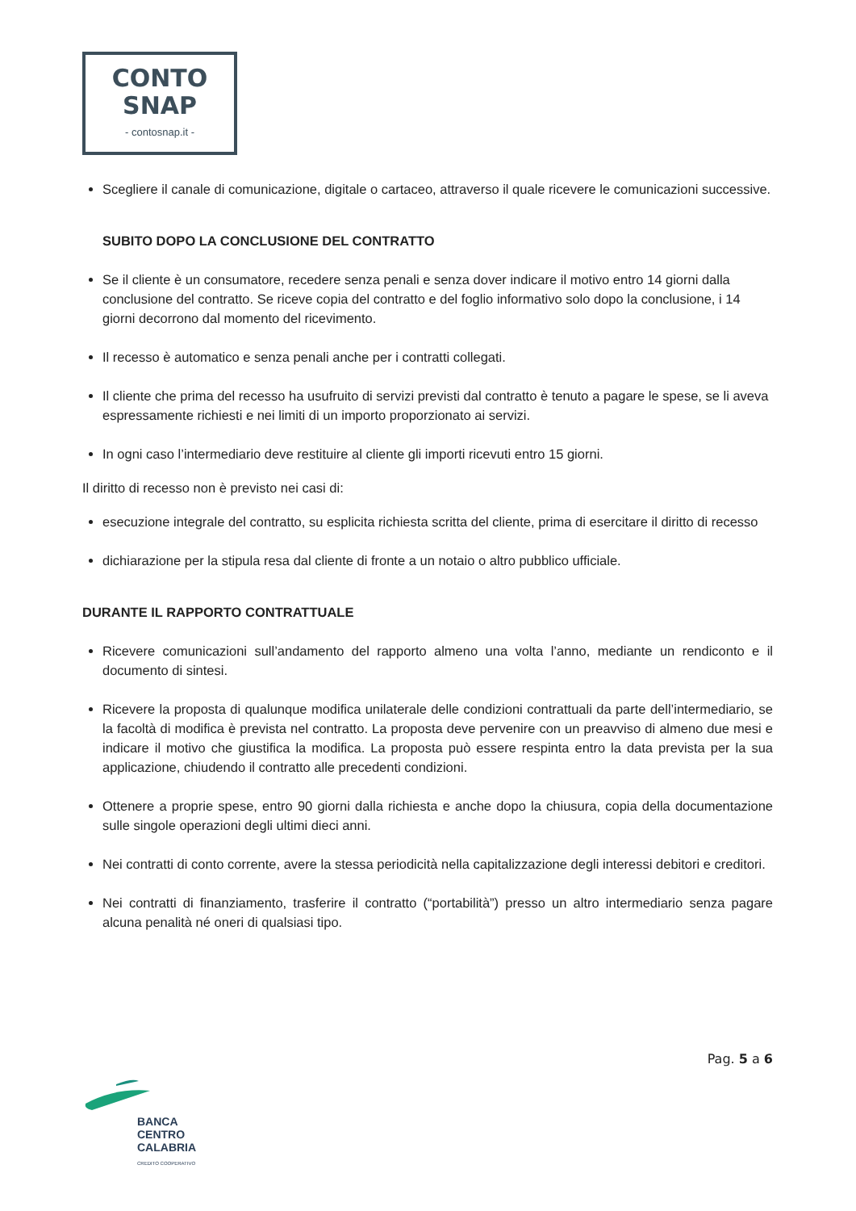CONTO
SNAP
- contosnap.it -
Scegliere il canale di comunicazione, digitale o cartaceo, attraverso il quale ricevere le comunicazioni successive.
SUBITO DOPO LA CONCLUSIONE DEL CONTRATTO
Se il cliente è un consumatore, recedere senza penali e senza dover indicare il motivo entro 14 giorni dalla conclusione del contratto. Se riceve copia del contratto e del foglio informativo solo dopo la conclusione, i 14 giorni decorrono dal momento del ricevimento.
Il recesso è automatico e senza penali anche per i contratti collegati.
Il cliente che prima del recesso ha usufruito di servizi previsti dal contratto è tenuto a pagare le spese, se li aveva espressamente richiesti e nei limiti di un importo proporzionato ai servizi.
In ogni caso l’intermediario deve restituire al cliente gli importi ricevuti entro 15 giorni.
Il diritto di recesso non è previsto nei casi di:
esecuzione integrale del contratto, su esplicita richiesta scritta del cliente, prima di esercitare il diritto di recesso
dichiarazione per la stipula resa dal cliente di fronte a un notaio o altro pubblico ufficiale.
DURANTE IL RAPPORTO CONTRATTUALE
Ricevere comunicazioni sull’andamento del rapporto almeno una volta l’anno, mediante un rendiconto e il documento di sintesi.
Ricevere la proposta di qualunque modifica unilaterale delle condizioni contrattuali da parte dell’intermediario, se la facoltà di modifica è prevista nel contratto. La proposta deve pervenire con un preavviso di almeno due mesi e indicare il motivo che giustifica la modifica. La proposta può essere respinta entro la data prevista per la sua applicazione, chiudendo il contratto alle precedenti condizioni.
Ottenere a proprie spese, entro 90 giorni dalla richiesta e anche dopo la chiusura, copia della documentazione sulle singole operazioni degli ultimi dieci anni.
Nei contratti di conto corrente, avere la stessa periodicità nella capitalizzazione degli interessi debitori e creditori.
Nei contratti di finanziamento, trasferire il contratto (“portabilità”) presso un altro intermediario senza pagare alcuna penalità né oneri di qualsiasi tipo.
Pag. 5 a 6
BANCA
CENTRO
CALABRIA
CREDITO COOPERATIVO